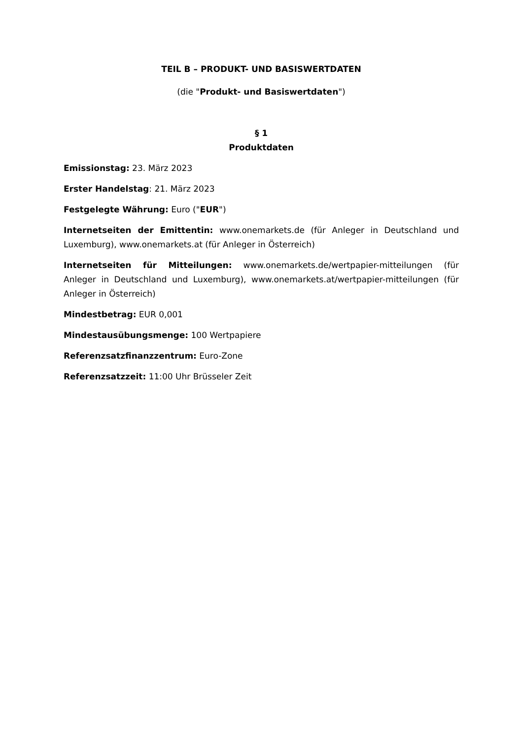TEIL B – PRODUKT- UND BASISWERTDATEN
(die "Produkt- und Basiswertdaten")
§ 1
Produktdaten
Emissionstag: 23. März 2023
Erster Handelstag: 21. März 2023
Festgelegte Währung: Euro ("EUR")
Internetseiten der Emittentin: www.onemarkets.de (für Anleger in Deutschland und Luxemburg), www.onemarkets.at (für Anleger in Österreich)
Internetseiten für Mitteilungen: www.onemarkets.de/wertpapier-mitteilungen (für Anleger in Deutschland und Luxemburg), www.onemarkets.at/wertpapier-mitteilungen (für Anleger in Österreich)
Mindestbetrag: EUR 0,001
Mindestausübungsmenge: 100 Wertpapiere
Referenzsatzfinanzzentrum: Euro-Zone
Referenzsatzzeit: 11:00 Uhr Brüsseler Zeit